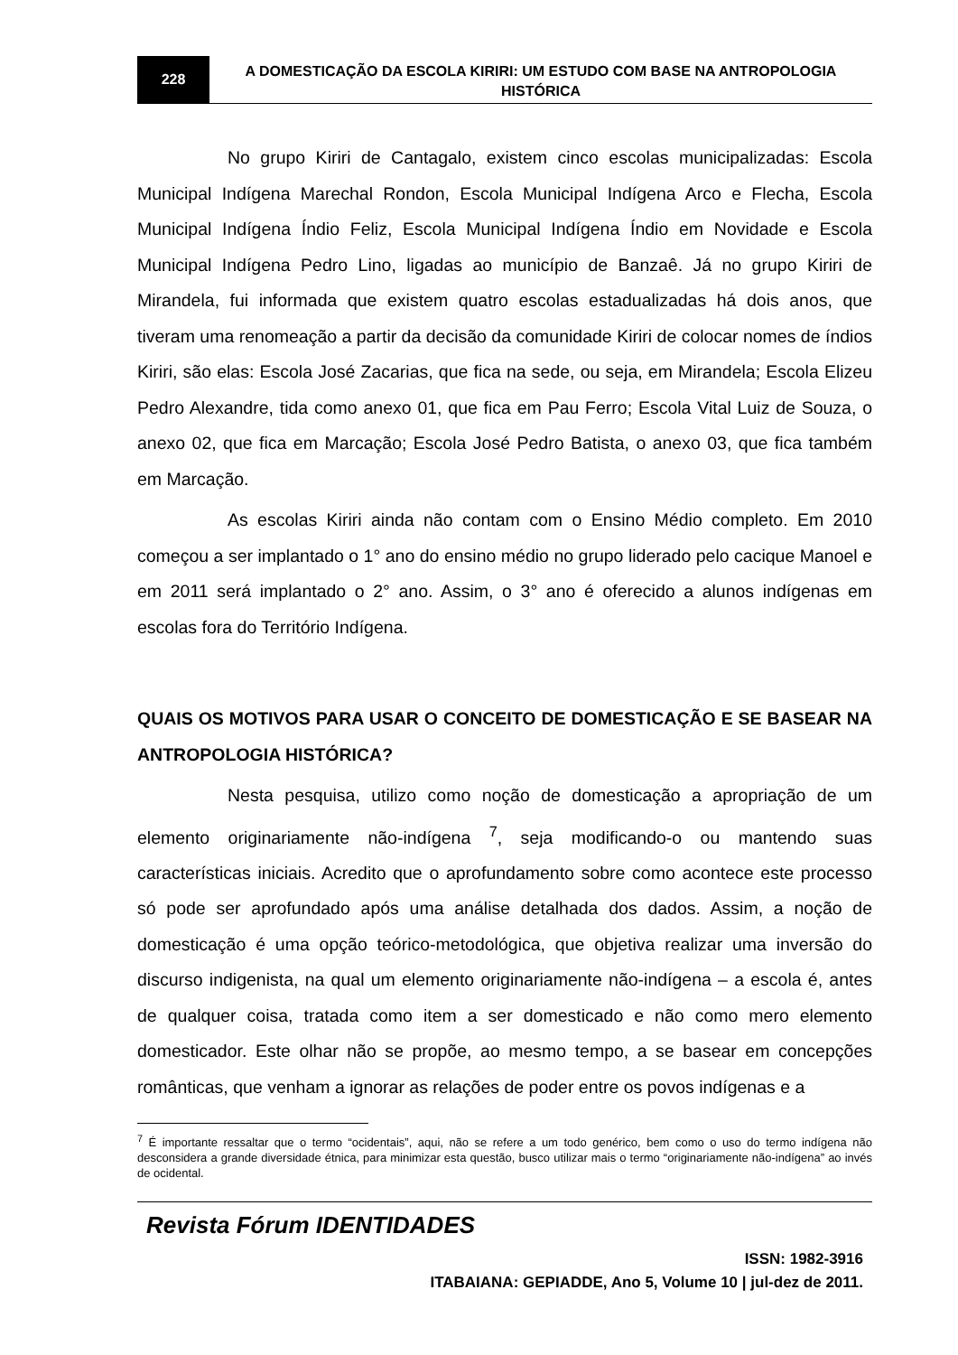228
A DOMESTICAÇÃO DA ESCOLA KIRIRI: UM ESTUDO COM BASE NA ANTROPOLOGIA HISTÓRICA
No grupo Kiriri de Cantagalo, existem cinco escolas municipalizadas: Escola Municipal Indígena Marechal Rondon, Escola Municipal Indígena Arco e Flecha, Escola Municipal Indígena Índio Feliz, Escola Municipal Indígena Índio em Novidade e Escola Municipal Indígena Pedro Lino, ligadas ao município de Banzaê. Já no grupo Kiriri de Mirandela, fui informada que existem quatro escolas estadualizadas há dois anos, que tiveram uma renomeação a partir da decisão da comunidade Kiriri de colocar nomes de índios Kiriri, são elas: Escola José Zacarias, que fica na sede, ou seja, em Mirandela; Escola Elizeu Pedro Alexandre, tida como anexo 01, que fica em Pau Ferro; Escola Vital Luiz de Souza, o anexo 02, que fica em Marcação; Escola José Pedro Batista, o anexo 03, que fica também em Marcação.
As escolas Kiriri ainda não contam com o Ensino Médio completo. Em 2010 começou a ser implantado o 1° ano do ensino médio no grupo liderado pelo cacique Manoel e em 2011 será implantado o 2° ano. Assim, o 3° ano é oferecido a alunos indígenas em escolas fora do Território Indígena.
QUAIS OS MOTIVOS PARA USAR O CONCEITO DE DOMESTICAÇÃO E SE BASEAR NA ANTROPOLOGIA HISTÓRICA?
Nesta pesquisa, utilizo como noção de domesticação a apropriação de um elemento originariamente não-indígena <sup>7</sup>, seja modificando-o ou mantendo suas características iniciais. Acredito que o aprofundamento sobre como acontece este processo só pode ser aprofundado após uma análise detalhada dos dados. Assim, a noção de domesticação é uma opção teórico-metodológica, que objetiva realizar uma inversão do discurso indigenista, na qual um elemento originariamente não-indígena – a escola é, antes de qualquer coisa, tratada como item a ser domesticado e não como mero elemento domesticador. Este olhar não se propõe, ao mesmo tempo, a se basear em concepções românticas, que venham a ignorar as relações de poder entre os povos indígenas e a
<sup>7</sup> É importante ressaltar que o termo “ocidentais”, aqui, não se refere a um todo genérico, bem como o uso do termo indígena não desconsidera a grande diversidade étnica, para minimizar esta questão, busco utilizar mais o termo “originariamente não-indígena” ao invés de ocidental.
Revista Fórum IDENTIDADES
ISSN: 1982-3916
ITABAIANA: GEPIADDE, Ano 5, Volume 10 | jul-dez de 2011.